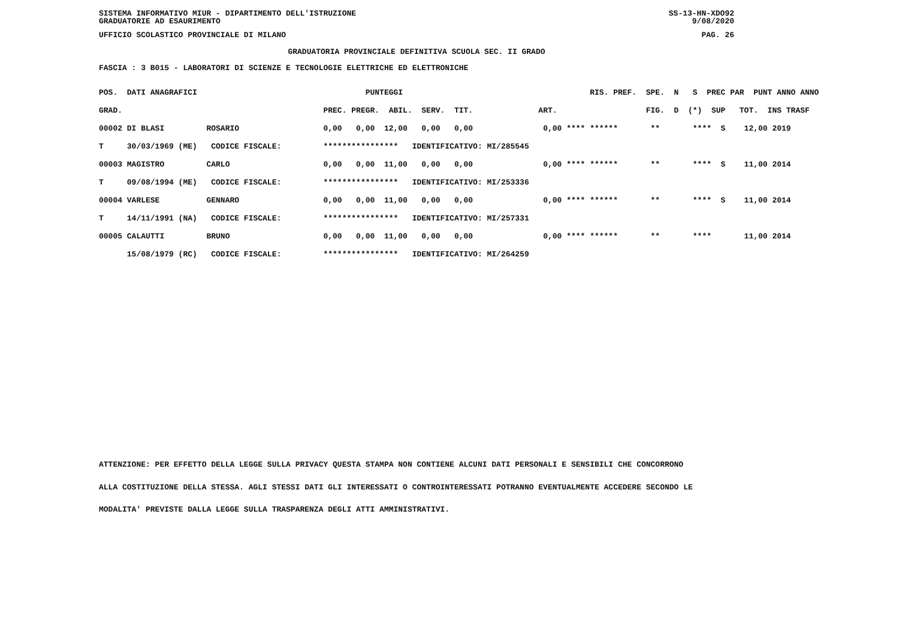SISTEMA INFORMATIVO MIUR - DIPARTIMENTO DELL'ISTRUZIONE SS-13-HN-XDO92
GRADUATORIE AD ESAURIMENTO 9/08/2020
UFFICIO SCOLASTICO PROVINCIALE DI MILANO PAG. 26
GRADUATORIA PROVINCIALE DEFINITIVA SCUOLA SEC. II GRADO
FASCIA : 3 B015 - LABORATORI DI SCIENZE E TECNOLOGIE ELETTRICHE ED ELETTRONICHE
| POS. DATI ANAGRAFICI | PUNTEGGI | RIS. PREF. SPE. N S PREC PAR PUNT ANNO ANNO |
| --- | --- | --- |
| GRAD. | PREC. PREGR. ABIL. SERV. TIT. | ART. FIG. D (*) SUP TOT. INS TRASF |
| 00002 DI BLASI ROSARIO | 0,00 0,00 12,00 0,00 0,00 | 0,00 **** ****** ** **** S 12,00 2019 |
| T 30/03/1969 (ME) CODICE FISCALE: | **************** IDENTIFICATIVO: MI/285545 | |
| 00003 MAGISTRO CARLO | 0,00 0,00 11,00 0,00 0,00 | 0,00 **** ****** ** **** S 11,00 2014 |
| T 09/08/1994 (ME) CODICE FISCALE: | **************** IDENTIFICATIVO: MI/253336 | |
| 00004 VARLESE GENNARO | 0,00 0,00 11,00 0,00 0,00 | 0,00 **** ****** ** **** S 11,00 2014 |
| T 14/11/1991 (NA) CODICE FISCALE: | **************** IDENTIFICATIVO: MI/257331 | |
| 00005 CALAUTTI BRUNO | 0,00 0,00 11,00 0,00 0,00 | 0,00 **** ****** ** **** 11,00 2014 |
| 15/08/1979 (RC) CODICE FISCALE: | **************** IDENTIFICATIVO: MI/264259 | |
ATTENZIONE: PER EFFETTO DELLA LEGGE SULLA PRIVACY QUESTA STAMPA NON CONTIENE ALCUNI DATI PERSONALI E SENSIBILI CHE CONCORRONO
ALLA COSTITUZIONE DELLA STESSA. AGLI STESSI DATI GLI INTERESSATI O CONTROINTERESSATI POTRANNO EVENTUALMENTE ACCEDERE SECONDO LE
MODALITA' PREVISTE DALLA LEGGE SULLA TRASPARENZA DEGLI ATTI AMMINISTRATIVI.